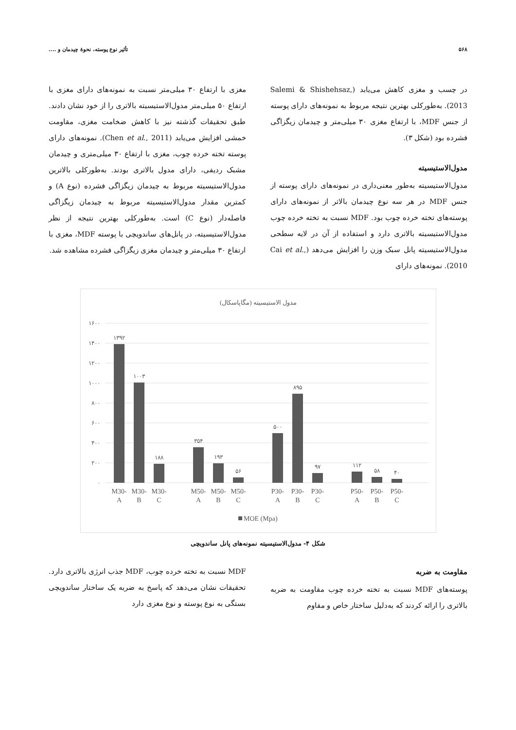۵۶۸ تأثیر نوع پوسته، نحوهٔ چیدمان و ....
در چسب و مغزی کاهش می‌یابد (Salemi & Shishehsaz, 2013). به‌طورکلی بهترین نتیجه مربوط به نمونه‌های دارای پوسته از جنس MDF، با ارتفاع مغزی ۳۰ میلی‌متر و چیدمان زیگزاگی فشرده بود (شکل ۳).
مدول‌الاستیسیته
مدول‌الاستیسیته به‌طور معنی‌داری در نمونه‌های دارای پوسته از جنس MDF در هر سه نوع چیدمان بالاتر از نمونه‌های دارای پوسته‌های تخته خرده چوب بود. MDF نسبت به تخته خرده چوب مدول‌الاستیسیته بالاتری دارد و استفاده از آن در لایه سطحی مدول‌الاستیسیته پانل سبک وزن را افزایش می‌دهد (Cai et al., 2010). نمونه‌های دارای
مغزی با ارتفاع ۳۰ میلی‌متر نسبت به نمونه‌های دارای مغزی با ارتفاع ۵۰ میلی‌متر مدول‌الاستیسیته بالاتری را از خود نشان دادند. طبق تحقیقات گذشته نیز با کاهش ضخامت مغزی، مقاومت خمشی افزایش می‌یابد (Chen et al., 2011). نمونه‌های دارای پوسته تخته خرده چوب، مغزی با ارتفاع ۳۰ میلی‌متری و چیدمان مشبک ردیفی، دارای مدول بالاتری بودند. به‌طورکلی بالاترین مدول‌الاستیسیته مربوط به چیدمان زیگزاگی فشرده (نوع A) و کمترین مقدار مدول‌الاستیسیته مربوط به چیدمان زیگزاگی فاصله‌دار (نوع C) است. به‌طورکلی بهترین نتیجه از نظر مدول‌الاستیسیته، در پانل‌های ساندویچی با پوسته MDF، مغزی با ارتفاع ۳۰ میلی‌متر و چیدمان مغزی زیگزاگی فشرده مشاهده شد.
مدول الاستیسیته (مگاپاسکال)
۱۶۰۰
۱۴۰۰
۱۲۰۰
۱۰۰۰
۸۰۰
۶۰۰
۴۰۰
۲۰۰
۰
۱۳۹۲
۱۰۰۳
۱۸۸
۳۵۴
۱۹۳
۵۶
۵۰۰
۸۹۵
۹۷
۱۱۲
۵۸
۴۰
M30-
A
M30-
B
M30-
C
M50-
A
M50-
B
M50-
C
P30-
A
P30-
B
P30-
C
P50-
A
P50-
B
P50-
C
MOE (Mpa)
شکل ۴- مدول‌الاستیسیته نمونه‌های پانل ساندویچی
مقاومت به ضربه
پوسته‌های MDF نسبت به تخته خرده چوب مقاومت به ضربه بالاتری را ارائه کردند که به‌دلیل ساختار خاص و مقاوم
MDF نسبت به تخته خرده چوب، MDF جذب انرژی بالاتری دارد. تحقیقات نشان می‌دهد که پاسخ به ضربه یک ساختار ساندویچی بستگی به نوع پوسته و نوع مغزی دارد